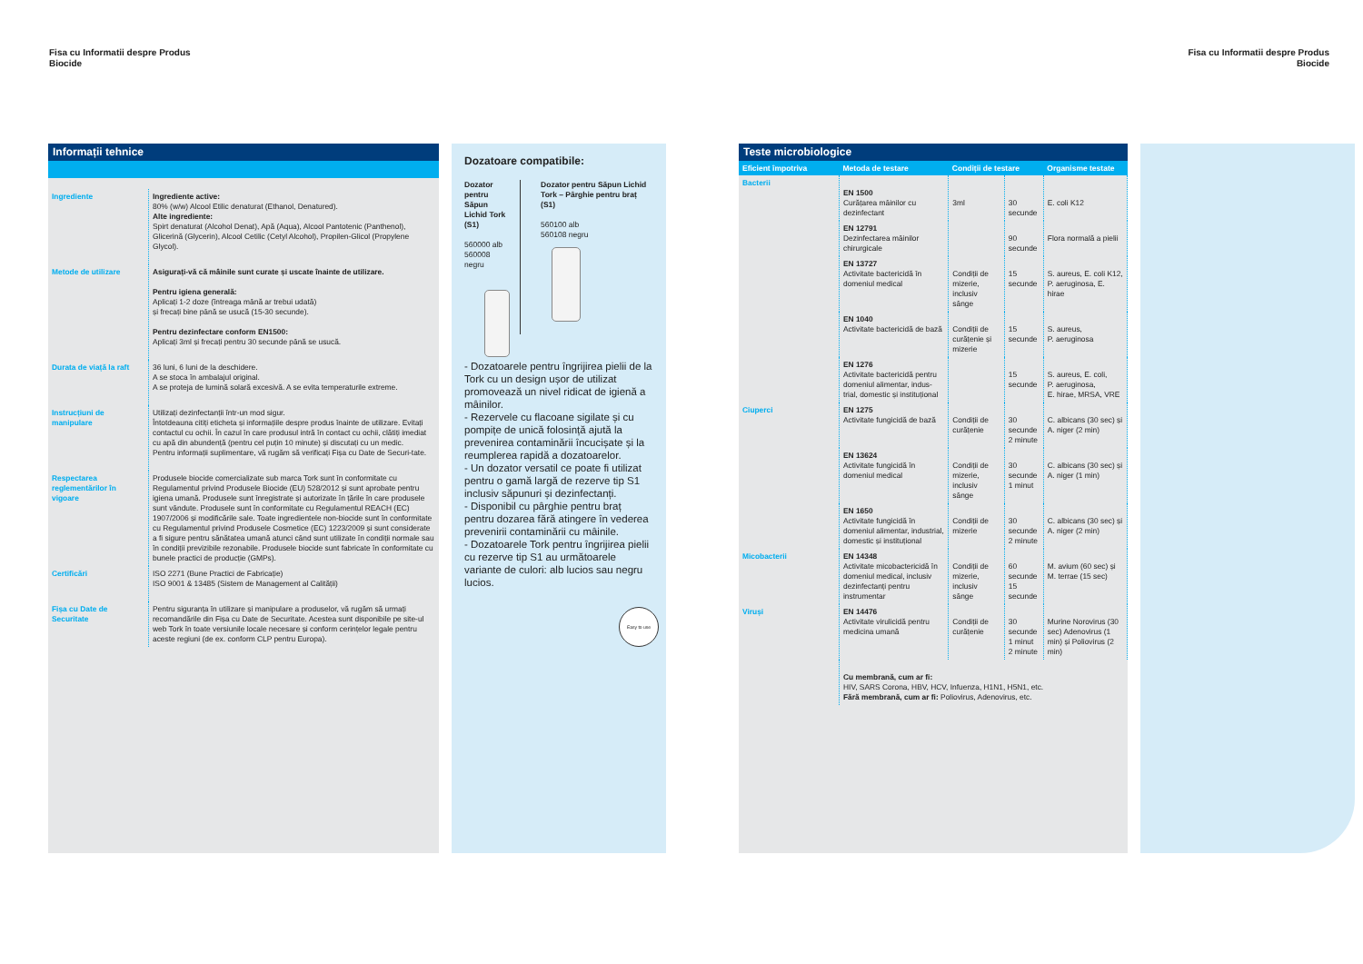Fisa cu Informatii despre Produs
Biocide
Fisa cu Informatii despre Produs
Biocide
Informații tehnice
| Ingrediente | Ingrediente active: 80% (w/w) Alcool Etilic denaturat (Ethanol, Denatured). Alte ingrediente: Spirt denaturat (Alcohol Denat), Apă (Aqua), Alcool Pantotenic (Panthenol), Glicerină (Glycerin), Alcool Cetilic (Cetyl Alcohol), Propilen-Glicol (Propylene Glycol). |
| Metode de utilizare | Asigurați-vă că mâinile sunt curate și uscate înainte de utilizare. Pentru igiena generală: Aplicați 1-2 doze (întreaga mână ar trebui udată) și frecați bine până se usucă (15-30 secunde). Pentru dezinfectare conform EN1500: Aplicați 3ml și frecați pentru 30 secunde până se usucă. |
| Durata de viață la raft | 36 luni, 6 luni de la deschidere. A se stoca în ambalajul original. A se proteja de lumină solară excesivă. A se evita temperaturile extreme. |
| Instrucțiuni de manipulare | Utilizați dezinfectanții într-un mod sigur. Întotdeauna citiți eticheta și informațiile despre produs înainte de utilizare. Evitați contactul cu ochii. În cazul în care produsul intră în contact cu ochii, clătiți imediat cu apă din abundență (pentru cel puțin 10 minute) și discutați cu un medic. Pentru informații suplimentare, vă rugăm să verificați Fișa cu Date de Securi-tate. |
| Respectarea reglementărilor în vigoare | Produsele biocide comercializate sub marca Tork sunt în conformitate cu Regulamentul privind Produsele Biocide (EU) 528/2012 și sunt aprobate pentru igiena umană. Produsele sunt înregistrate și autorizate în țările în care produsele sunt vândute. Produsele sunt în conformitate cu Regulamentul REACH (EC) 1907/2006 și modificările sale. Toate ingredientele non-biocide sunt în conformitate cu Regulamentul privind Produsele Cosmetice (EC) 1223/2009 și sunt considerate a fi sigure pentru sănătatea umană atunci când sunt utilizate în condiții normale sau în condiții previzibile rezonabile. Produsele biocide sunt fabricate în conformitate cu bunele practici de producție (GMPs). |
| Certificări | ISO 2271 (Bune Practici de Fabricație) ISO 9001 & 13485 (Sistem de Management al Calității) |
| Fișa cu Date de Securitate | Pentru siguranța în utilizare și manipulare a produselor, vă rugăm să urmați recomandările din Fișa cu Date de Securitate. Acestea sunt disponibile pe site-ul web Tork în toate versiunile locale necesare și conform cerințelor legale pentru aceste regiuni (de ex. conform CLP pentru Europa). |
Dozatoare compatibile:
Dozator pentru Săpun Lichid Tork (S1)
560000 alb
560008 negru
Dozator pentru Săpun Lichid Tork – Pârghie pentru braț (S1)
560100 alb
560108 negru
- Dozatoarele pentru îngrijirea pielii de la Tork cu un design ușor de utilizat promovează un nivel ridicat de igienă a mâinilor.
- Rezervele cu flacoane sigilate și cu pompițe de unică folosință ajută la prevenirea contaminării încucișate și la reumplerea rapidă a dozatoarelor.
- Un dozator versatil ce poate fi utilizat pentru o gamă largă de rezerve tip S1 inclusiv săpunuri și dezinfectanți.
- Disponibil cu pârghie pentru braț pentru dozarea fără atingere în vederea prevenirii contaminării cu mâinile.
- Dozatoarele Tork pentru îngrijirea pielii cu rezerve tip S1 au următoarele variante de culori: alb lucios sau negru lucios.
Easy to use
Teste microbiologice
| Eficient împotriva | Metoda de testare | Condiții de testare | | Organisme testate |
| --- | --- | --- | --- | --- |
| Bacterii | EN 1500 Curățarea mâinilor cu dezinfectant | 3ml | 30 secunde | E. coli K12 |
| | EN 12791 Dezinfectarea mâinilor chirurgicale | | 90 secunde | Flora normală a pielii |
| | EN 13727 Activitate bactericidă în domeniul medical | Condiții de mizerie, inclusiv sânge | 15 secunde | S. aureus, E. coli K12, P. aeruginosa, E. hirae |
| | EN 1040 Activitate bactericidă de bază | Condiții de curățenie și mizerie | 15 secunde | S. aureus, P. aeruginosa |
| | EN 1276 Activitate bactericidă pentru domeniul alimentar, indus-trial, domestic și instituțional | | 15 secunde | S. aureus, E. coli, P. aeruginosa, E. hirae, MRSA, VRE |
| Ciuperci | EN 1275 Activitate fungicidă de bază | Condiții de curățenie | 30 secunde 2 minute | C. albicans (30 sec) și A. niger (2 min) |
| | EN 13624 Activitate fungicidă în domeniul medical | Condiții de mizerie, inclusiv sânge | 30 secunde 1 minut | C. albicans (30 sec) și A. niger (1 min) |
| | EN 1650 Activitate fungicidă în domeniul alimentar, industrial, domestic și instituțional | Condiții de mizerie | 30 secunde 2 minute | C. albicans (30 sec) și A. niger (2 min) |
| Micobacterii | EN 14348 Activitate micobactericidă în domeniul medical, inclusiv dezinfectanți pentru instrumentar | Condiții de mizerie, inclusiv sânge | 60 secunde 15 secunde | M. avium (60 sec) și M. terrae (15 sec) |
| Viruși | EN 14476 Activitate virulicidă pentru medicina umană | Condiții de curățenie | 30 secunde 1 minut 2 minute | Murine Norovirus (30 sec) Adenovirus (1 min) și Poliovirus (2 min) |
| | Cu membrană, cum ar fi: HIV, SARS Corona, HBV, HCV, Infuenza, H1N1, H5N1, etc. Fără membrană, cum ar fi: Poliovirus, Adenovirus, etc. | | | |